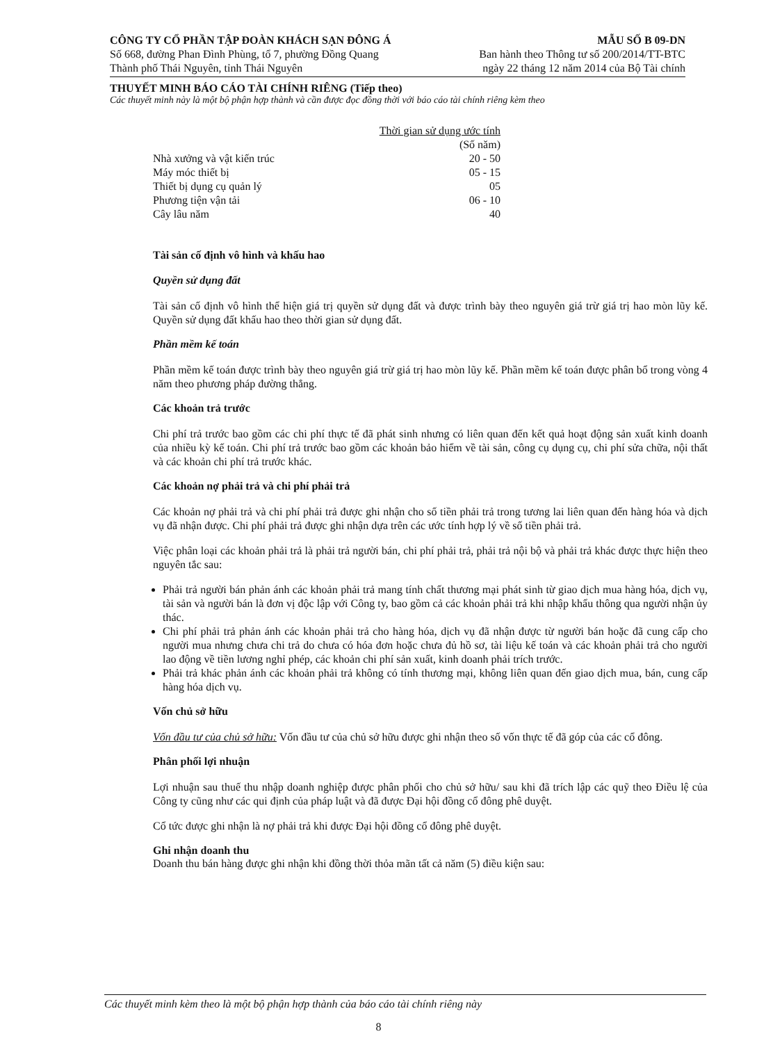CÔNG TY CỔ PHẦN TẬP ĐOÀN KHÁCH SẠN ĐÔNG Á
Số 668, đường Phan Đình Phùng, tổ 7, phường Đồng Quang
Thành phố Thái Nguyên, tỉnh Thái Nguyên
MẪU SỐ B 09-DN
Ban hành theo Thông tư số 200/2014/TT-BTC
ngày 22 tháng 12 năm 2014 của Bộ Tài chính
THUYẾT MINH BÁO CÁO TÀI CHÍNH RIÊNG (Tiếp theo)
Các thuyết minh này là một bộ phận hợp thành và cần được đọc đồng thời với báo cáo tài chính riêng kèm theo
| | Thời gian sử dụng ước tính (Số năm) |
| Nhà xưởng và vật kiến trúc | 20 - 50 |
| Máy móc thiết bị | 05 - 15 |
| Thiết bị dụng cụ quản lý | 05 |
| Phương tiện vận tải | 06 - 10 |
| Cây lâu năm | 40 |
Tài sản cố định vô hình và khấu hao
Quyền sử dụng đất
Tài sản cố định vô hình thể hiện giá trị quyền sử dụng đất và được trình bày theo nguyên giá trừ giá trị hao mòn lũy kế. Quyền sử dụng đất khấu hao theo thời gian sử dụng đất.
Phần mềm kế toán
Phần mềm kế toán được trình bày theo nguyên giá trừ giá trị hao mòn lũy kế. Phần mềm kế toán được phân bổ trong vòng 4 năm theo phương pháp đường thẳng.
Các khoản trả trước
Chi phí trả trước bao gồm các chi phí thực tế đã phát sinh nhưng có liên quan đến kết quả hoạt động sản xuất kinh doanh của nhiều kỳ kế toán. Chi phí trả trước bao gồm các khoản bảo hiểm về tài sản, công cụ dụng cụ, chi phí sửa chữa, nội thất và các khoản chi phí trả trước khác.
Các khoản nợ phải trả và chi phí phải trả
Các khoản nợ phải trả và chi phí phải trả được ghi nhận cho số tiền phải trả trong tương lai liên quan đến hàng hóa và dịch vụ đã nhận được. Chi phí phải trả được ghi nhận dựa trên các ước tính hợp lý về số tiền phải trả.
Việc phân loại các khoản phải trả là phải trả người bán, chi phí phải trả, phải trả nội bộ và phải trả khác được thực hiện theo nguyên tắc sau:
Phải trả người bán phản ánh các khoản phải trả mang tính chất thương mại phát sinh từ giao dịch mua hàng hóa, dịch vụ, tài sản và người bán là đơn vị độc lập với Công ty, bao gồm cả các khoản phải trả khi nhập khẩu thông qua người nhận ủy thác.
Chi phí phải trả phản ánh các khoản phải trả cho hàng hóa, dịch vụ đã nhận được từ người bán hoặc đã cung cấp cho người mua nhưng chưa chi trả do chưa có hóa đơn hoặc chưa đủ hồ sơ, tài liệu kế toán và các khoản phải trả cho người lao động về tiền lương nghỉ phép, các khoản chi phí sản xuất, kinh doanh phải trích trước.
Phải trả khác phản ánh các khoản phải trả không có tính thương mại, không liên quan đến giao dịch mua, bán, cung cấp hàng hóa dịch vụ.
Vốn chủ sở hữu
Vốn đầu tư của chủ sở hữu: Vốn đầu tư của chủ sở hữu được ghi nhận theo số vốn thực tế đã góp của các cổ đông.
Phân phối lợi nhuận
Lợi nhuận sau thuế thu nhập doanh nghiệp được phân phối cho chủ sở hữu/ sau khi đã trích lập các quỹ theo Điều lệ của Công ty cũng như các qui định của pháp luật và đã được Đại hội đồng cổ đông phê duyệt.
Cổ tức được ghi nhận là nợ phải trả khi được Đại hội đồng cổ đông phê duyệt.
Ghi nhận doanh thu
Doanh thu bán hàng được ghi nhận khi đồng thời thỏa mãn tất cả năm (5) điều kiện sau:
Các thuyết minh kèm theo là một bộ phận hợp thành của báo cáo tài chính riêng này
8